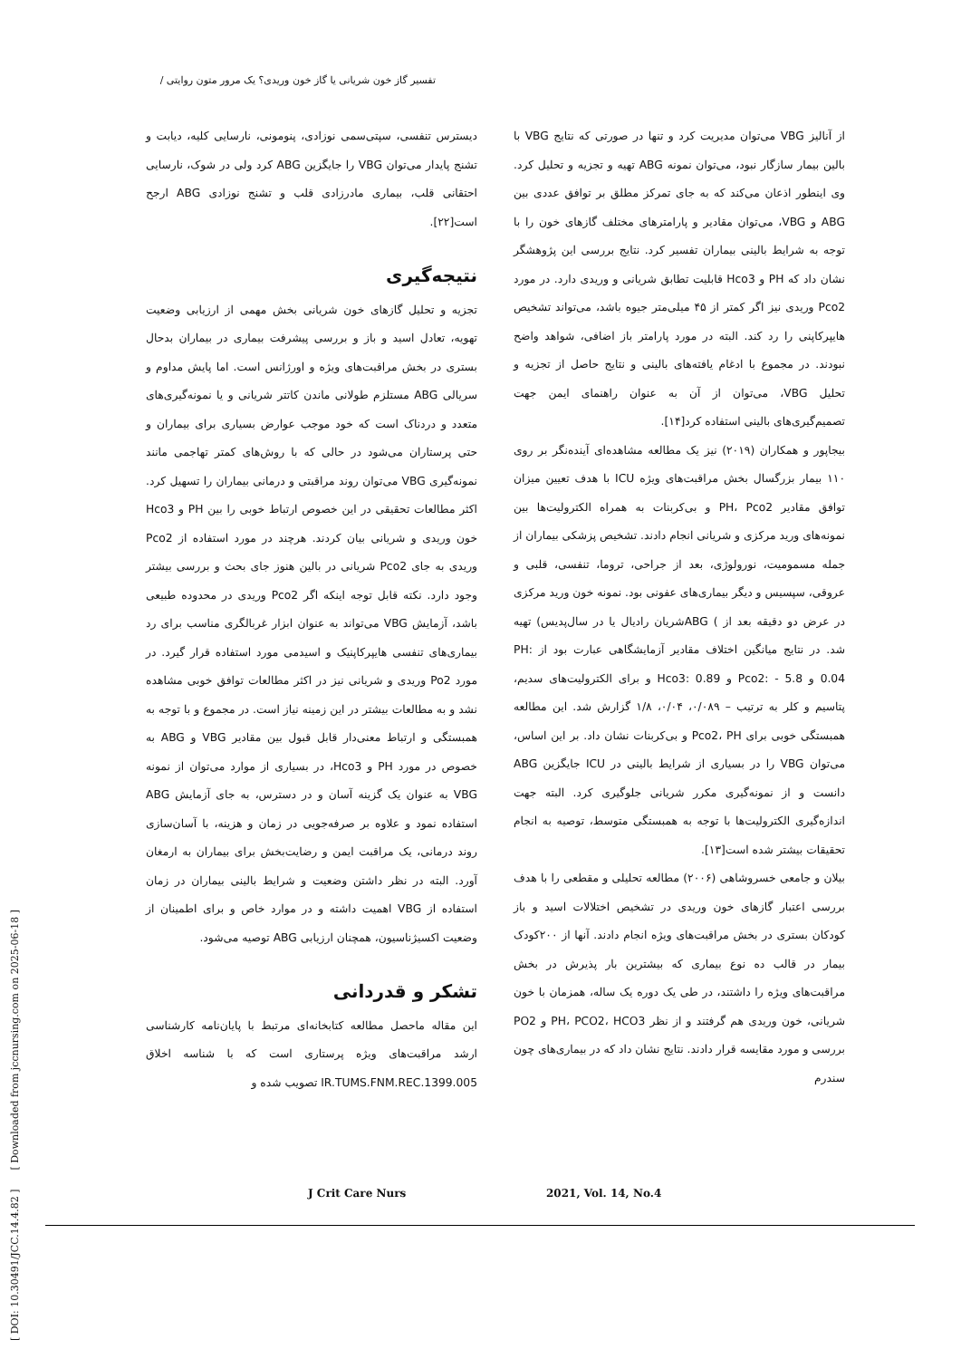تفسیر گاز خون شریانی یا گاز خون وریدی؟ یک مرور متون روایتی /
از آنالیز VBG می‌توان مدیریت کرد و تنها در صورتی که نتایج VBG با بالین بیمار سازگار نبود، می‌توان نمونه ABG تهیه و تجزیه و تحلیل کرد. وی اینطور اذعان می‌کند که به جای تمرکز مطلق بر توافق عددی بین ABG و VBG، می‌توان مقادیر و پارامترهای مختلف گازهای خون را با توجه به شرایط بالینی بیماران تفسیر کرد. نتایج بررسی این پژوهشگر نشان داد که PH و Hco3 قابلیت تطابق شریانی و وریدی دارد. در مورد Pco2 وریدی نیز اگر کمتر از ۴۵ میلی‌متر جیوه باشد، می‌تواند تشخیص هایپرکاپنی را رد کند. البته در مورد پارامتر باز اضافی، شواهد واضح نبودند. در مجموع با ادغام یافته‌های بالینی و نتایج حاصل از تجزیه و تحلیل VBG، می‌توان از آن به عنوان راهنمای ایمن جهت تصمیم‌گیری‌های بالینی استفاده کرد[۱۴].
بیجاپور و همکاران (۲۰۱۹) نیز یک مطالعه مشاهده‌ای آینده‌نگر بر روی ۱۱۰ بیمار بزرگسال بخش مراقبت‌های ویژه ICU با هدف تعیین میزان توافق مقادیر PH، Pco2 و بی‌کربنات به همراه الکترولیت‌ها بین نمونه‌های ورید مرکزی و شریانی انجام دادند. تشخیص پزشکی بیماران از جمله مسمومیت، نورولوژی، بعد از جراحی، تروما، تنفسی، قلبی و عروقی، سپسیس و دیگر بیماری‌های عفونی بود. نمونه خون ورید مرکزی در عرض دو دقیقه بعد از ) ABGشریان رادیال یا در سال‌پدیس) تهیه شد. در نتایج میانگین اختلاف مقادیر آزمایشگاهی عبارت بود از :PH 0.04 و Pco2: - 5.8 و Hco3: 0.89 و برای الکترولیت‌های سدیم، پتاسیم و کلر به ترتیب – ۰/۰۸۹، ۰/۰۴، ۱/۸ گزارش شد. این مطالعه همبستگی خوبی برای Pco2، PH و بی‌کربنات نشان داد. بر این اساس، می‌توان VBG را در بسیاری از شرایط بالینی در ICU جایگزین ABG دانست و از نمونه‌گیری مکرر شریانی جلوگیری کرد. البته جهت اندازه‌گیری الکترولیت‌ها با توجه به همبستگی متوسط، توصیه به انجام تحقیقات بیشتر شده است[۱۳].
بیلان و جامعی خسروشاهی (۲۰۰۶) مطالعه تحلیلی و مقطعی را با هدف بررسی اعتبار گازهای خون وریدی در تشخیص اختلالات اسید و باز کودکان بستری در بخش مراقبت‌های ویژه انجام دادند. آنها از ۲۰۰کودک بیمار در قالب ده نوع بیماری که بیشترین بار پذیرش در بخش مراقبت‌های ویژه را داشتند، در طی یک دوره یک ساله، همزمان با خون شریانی، خون وریدی هم گرفتند و از نظر PH، PCO2، HCO3 و PO2 بررسی و مورد مقایسه قرار دادند. نتایج نشان داد که در بیماری‌های چون سندرم
دیسترس تنفسی، سپتی‌سمی نوزادی، پنومونی، نارسایی کلیه، دیابت و تشنج پایدار می‌توان VBG را جایگزین ABG کرد ولی در شوک، نارسایی احتقانی قلب، بیماری مادرزادی قلب و تشنج نوزادی ABG ارجح است[۲۲].
نتیجه‌گیری
تجزیه و تحلیل گازهای خون شریانی بخش مهمی از ارزیابی وضعیت تهویه، تعادل اسید و باز و بررسی پیشرفت بیماری در بیماران بدحال بستری در بخش مراقبت‌های ویژه و اورژانس است. اما پایش مداوم و سریالی ABG مستلزم طولانی ماندن کاتتر شریانی و یا نمونه‌گیری‌های متعدد و دردناک است که خود موجب عوارض بسیاری برای بیماران و حتی پرستاران می‌شود در حالی که با روش‌های کمتر تهاجمی مانند نمونه‌گیری VBG می‌توان روند مراقبتی و درمانی بیماران را تسهیل کرد. اکثر مطالعات تحقیقی در این خصوص ارتباط خوبی را بین PH و Hco3 خون وریدی و شریانی بیان کردند. هرچند در مورد استفاده از Pco2 وریدی به جای Pco2 شریانی در بالین هنوز جای بحث و بررسی بیشتر وجود دارد. نکته قابل توجه اینکه اگر Pco2 وریدی در محدوده طبیعی باشد، آزمایش VBG می‌تواند به عنوان ابزار غربالگری مناسب برای رد بیماری‌های تنفسی هایپرکاپنیک و اسیدمی مورد استفاده قرار گیرد. در مورد Po2 وریدی و شریانی نیز در اکثر مطالعات توافق خوبی مشاهده نشد و به مطالعات بیشتر در این زمینه نیاز است. در مجموع و با توجه به همبستگی و ارتباط معنی‌دار قابل قبول بین مقادیر VBG و ABG به خصوص در مورد PH و Hco3، در بسیاری از موارد می‌توان از نمونه VBG به عنوان یک گزینه آسان و در دسترس، به جای آزمایش ABG استفاده نمود و علاوه بر صرفه‌جویی در زمان و هزینه، با آسان‌سازی روند درمانی، یک مراقبت ایمن و رضایت‌بخش برای بیماران به ارمغان آورد. البته در نظر داشتن وضعیت و شرایط بالینی بیماران در زمان استفاده از VBG اهمیت داشته و در موارد خاص و برای اطمینان از وضعیت اکسیژناسیون، همچنان ارزیابی ABG توصیه می‌شود.
تشکر و قدردانی
این مقاله ماحصل مطالعه کتابخانه‌ای مرتبط با پایان‌نامه کارشناسی ارشد مراقبت‌های ویژه پرستاری است که با شناسه اخلاق IR.TUMS.FNM.REC.1399.005 تصویب شده و
[ DOI: 10.30491/JCC.14.4.82 ] [ Downloaded from jccnursing.com on 2025-06-18 ]
J Crit Care Nurs 2021, Vol. 14, No.4